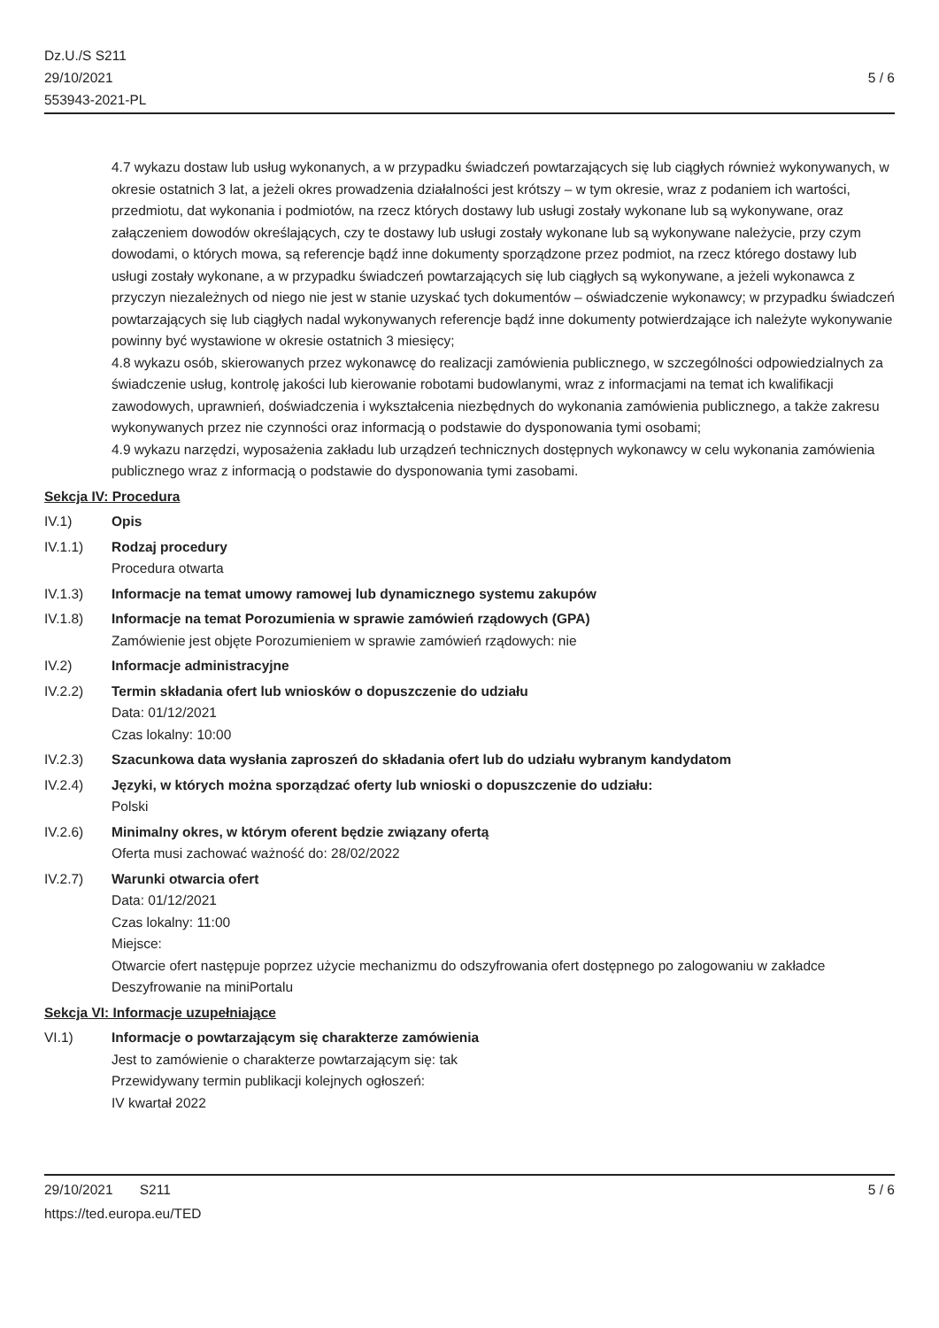Dz.U./S S211
29/10/2021
553943-2021-PL
5 / 6
4.7 wykazu dostaw lub usług wykonanych, a w przypadku świadczeń powtarzających się lub ciągłych również wykonywanych, w okresie ostatnich 3 lat, a jeżeli okres prowadzenia działalności jest krótszy – w tym okresie, wraz z podaniem ich wartości, przedmiotu, dat wykonania i podmiotów, na rzecz których dostawy lub usługi zostały wykonane lub są wykonywane, oraz załączeniem dowodów określających, czy te dostawy lub usługi zostały wykonane lub są wykonywane należycie, przy czym dowodami, o których mowa, są referencje bądź inne dokumenty sporządzone przez podmiot, na rzecz którego dostawy lub usługi zostały wykonane, a w przypadku świadczeń powtarzających się lub ciągłych są wykonywane, a jeżeli wykonawca z przyczyn niezależnych od niego nie jest w stanie uzyskać tych dokumentów – oświadczenie wykonawcy; w przypadku świadczeń powtarzających się lub ciągłych nadal wykonywanych referencje bądź inne dokumenty potwierdzające ich należyte wykonywanie powinny być wystawione w okresie ostatnich 3 miesięcy;
4.8 wykazu osób, skierowanych przez wykonawcę do realizacji zamówienia publicznego, w szczególności odpowiedzialnych za świadczenie usług, kontrolę jakości lub kierowanie robotami budowlanymi, wraz z informacjami na temat ich kwalifikacji zawodowych, uprawnień, doświadczenia i wykształcenia niezbędnych do wykonania zamówienia publicznego, a także zakresu wykonywanych przez nie czynności oraz informacją o podstawie do dysponowania tymi osobami;
4.9 wykazu narzędzi, wyposażenia zakładu lub urządzeń technicznych dostępnych wykonawcy w celu wykonania zamówienia publicznego wraz z informacją o podstawie do dysponowania tymi zasobami.
Sekcja IV: Procedura
IV.1) Opis
IV.1.1) Rodzaj procedury
Procedura otwarta
IV.1.3) Informacje na temat umowy ramowej lub dynamicznego systemu zakupów
IV.1.8) Informacje na temat Porozumienia w sprawie zamówień rządowych (GPA)
Zamówienie jest objęte Porozumieniem w sprawie zamówień rządowych: nie
IV.2) Informacje administracyjne
IV.2.2) Termin składania ofert lub wniosków o dopuszczenie do udziału
Data: 01/12/2021
Czas lokalny: 10:00
IV.2.3) Szacunkowa data wysłania zaproszeń do składania ofert lub do udziału wybranym kandydatom
IV.2.4) Języki, w których można sporządzać oferty lub wnioski o dopuszczenie do udziału:
Polski
IV.2.6) Minimalny okres, w którym oferent będzie związany ofertą
Oferta musi zachować ważność do: 28/02/2022
IV.2.7) Warunki otwarcia ofert
Data: 01/12/2021
Czas lokalny: 11:00
Miejsce:
Otwarcie ofert następuje poprzez użycie mechanizmu do odszyfrowania ofert dostępnego po zalogowaniu w zakładce Deszyfrowanie na miniPortalu
Sekcja VI: Informacje uzupełniające
VI.1) Informacje o powtarzającym się charakterze zamówienia
Jest to zamówienie o charakterze powtarzającym się: tak
Przewidywany termin publikacji kolejnych ogłoszeń:
IV kwartał 2022
29/10/2021 S211
https://ted.europa.eu/TED
5 / 6